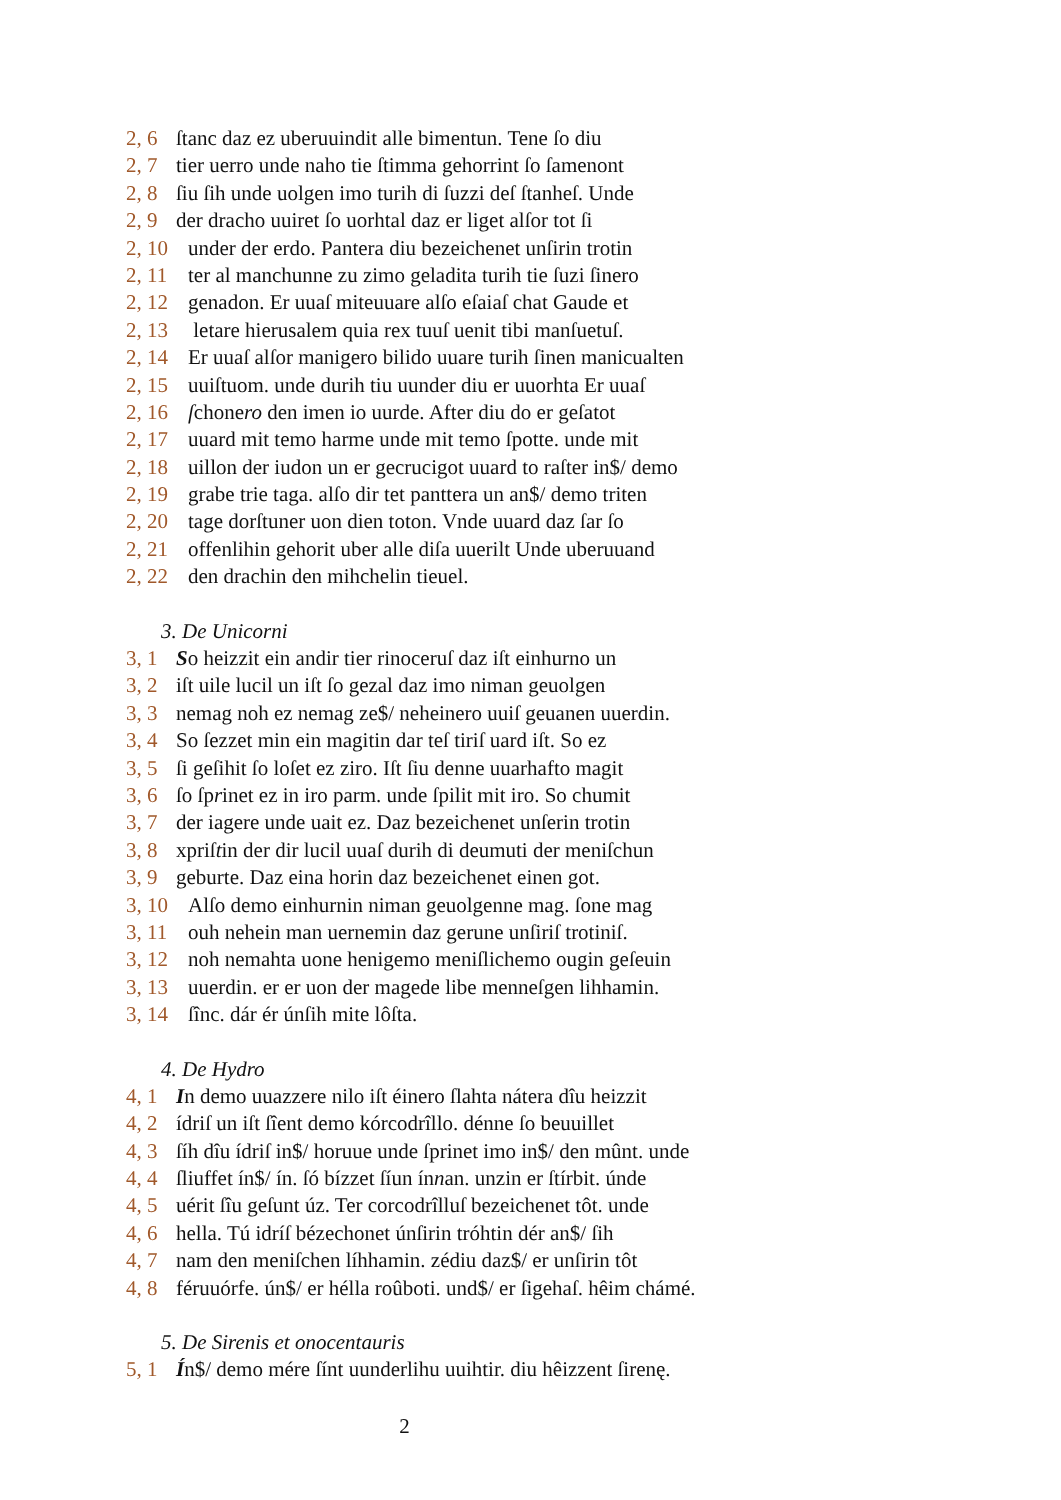2, 6 ſtanc daz ez uberuuindit alle bimentun. Tene ſo diu
2, 7 tier uerro unde naho tie ſtimma gehorrint ſo ſamenont
2, 8 ſiu ſih unde uolgen imo turih di ſuzzi deſ ſtanheſ. Unde
2, 9 der dracho uuiret ſo uorhtal daz er liget alſor tot ſi
2, 10 under der erdo. Pantera diu bezeichenet unſirin trotin
2, 11 ter al manchunne zu zimo geladita turih tie ſuzi ſinero
2, 12 genadon. Er uuaſ miteuuare alſo eſaiaſ chat Gaude et
2, 13 letare hierusalem quia rex tuuſ uenit tibi manſuetuſ.
2, 14 Er uuaſ alſor manigero bilido uuare turih ſinen manicualten
2, 15 uuiſtuom. unde durih tiu uunder diu er uuorhta Er uuaſ
2, 16 ſchonero den imen io uurde. After diu do er geſatot
2, 17 uuard mit temo harme unde mit temo ſpotte. unde mit
2, 18 uillon der iudon un er gecrucigot uuard to raſter in$/ demo
2, 19 grabe trie taga. alſo dir tet panttera un an$/ demo triten
2, 20 tage dorſtuner uon dien toton. Vnde uuard daz ſar ſo
2, 21 offenlihin gehorit uber alle diſa uuerilt Unde uberuuand
2, 22 den drachin den mihchelin tieuel.
3. De Unicorni
3, 1 So heizzit ein andir tier rinoceruſ daz iſt einhurno un
3, 2 iſt uile lucil un iſt ſo gezal daz imo niman geuolgen
3, 3 nemag noh ez nemag ze$/ neheinero uuiſ geuanen uuerdin.
3, 4 So ſezzet min ein magitin dar teſ tiriſ uard iſt. So ez
3, 5 ſi geſihit ſo loſet ez ziro. Iſt ſiu denne uuarhafto magit
3, 6 ſo ſprinet ez in iro parm. unde ſpilit mit iro. So chumit
3, 7 der iagere unde uait ez. Daz bezeichenet unſerin trotin
3, 8 xpriſtin der dir lucil uuaſ durih di deumuti der meniſchun
3, 9 geburte. Daz eina horin daz bezeichenet einen got.
3, 10 Alſo demo einhurnin niman geuolgenne mag. ſone mag
3, 11 ouh nehein man uernemin daz gerune unſiriſ trotiniſ.
3, 12 noh nemahta uone henigemo meniſlichemo ougin geſeuin
3, 13 uuerdin. er er uon der magede libe menneſgen lihhamin.
3, 14 ſînc. dár ér únſih mite lôſta.
4. De Hydro
4, 1 In demo uuazzere nilo iſt éinero ſlahta nátera dîu heizzit
4, 2 ídriſ un iſt ſîent demo kórcodrîllo. dénne ſo beuuillet
4, 3 ſíh dîu ídriſ in$/ horuue unde ſprinet imo in$/ den mûnt. unde
4, 4 ſliuffet ín$/ ín. ſó bízzet ſíun ínnan. unzin er ſtírbit. únde
4, 5 uérit ſîu geſunt úz. Ter corcodrîlluſ bezeichenet tôt. unde
4, 6 hella. Tú idríſ bézechonet únſirin tróhtin dér an$/ ſih
4, 7 nam den meniſchen líhhamin. zédiu daz$/ er unſirin tôt
4, 8 féruuórfe. ún$/ er hélla roûboti. und$/ er ſigehaſ. hêim chámé.
5. De Sirenis et onocentauris
5, 1 Ín$/ demo mére ſínt uunderlihu uuihtir. diu hêizzent ſirenę.
2